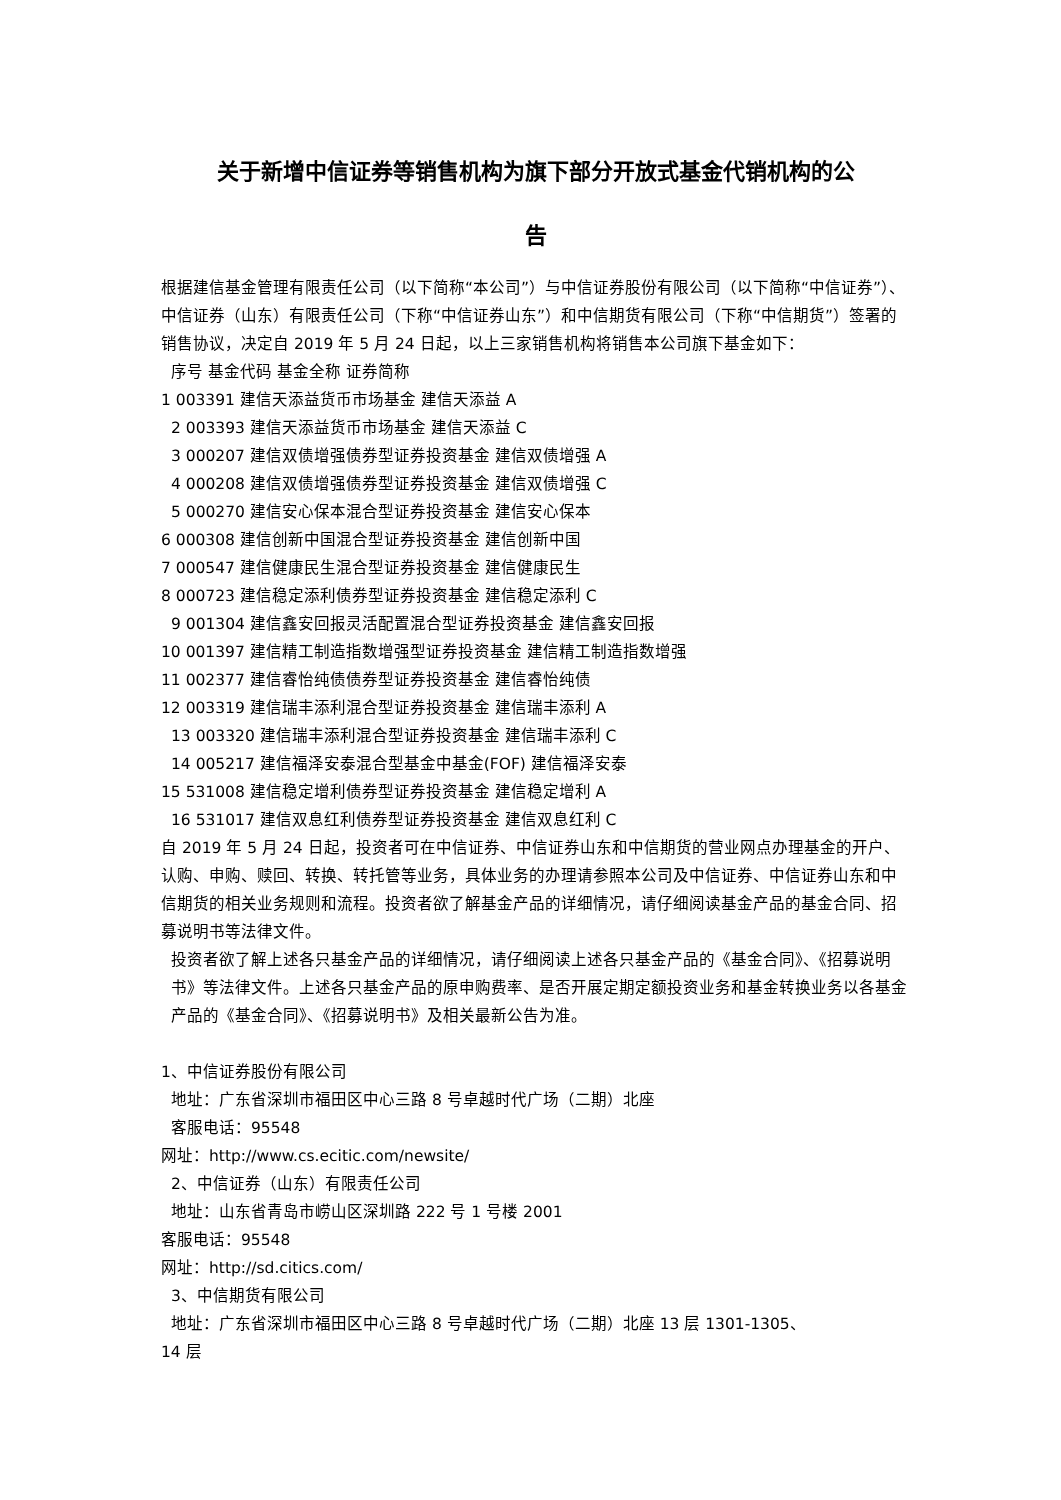关于新增中信证券等销售机构为旗下部分开放式基金代销机构的公
告
根据建信基金管理有限责任公司（以下简称“本公司”）与中信证券股份有限公司（以下简称“中信证券”）、中信证券（山东）有限责任公司（下称“中信证券山东”）和中信期货有限公司（下称“中信期货”）签署的销售协议，决定自 2019 年 5 月 24 日起，以上三家销售机构将销售本公司旗下基金如下：
序号 基金代码 基金全称 证券简称
1 003391 建信天添益货币市场基金 建信天添益 A
2 003393 建信天添益货币市场基金 建信天添益 C
3 000207 建信双债增强债券型证券投资基金 建信双债增强 A
4 000208 建信双债增强债券型证券投资基金 建信双债增强 C
5 000270 建信安心保本混合型证券投资基金 建信安心保本
6 000308 建信创新中国混合型证券投资基金 建信创新中国
7 000547 建信健康民生混合型证券投资基金 建信健康民生
8 000723 建信稳定添利债券型证券投资基金 建信稳定添利 C
9 001304 建信鑫安回报灵活配置混合型证券投资基金 建信鑫安回报
10 001397 建信精工制造指数增强型证券投资基金 建信精工制造指数增强
11 002377 建信睿怡纯债债券型证券投资基金 建信睿怡纯债
12 003319 建信瑞丰添利混合型证券投资基金 建信瑞丰添利 A
13 003320 建信瑞丰添利混合型证券投资基金 建信瑞丰添利 C
14 005217 建信福泽安泰混合型基金中基金(FOF) 建信福泽安泰
15 531008 建信稳定增利债券型证券投资基金 建信稳定增利 A
16 531017 建信双息红利债券型证券投资基金 建信双息红利 C
自 2019 年 5 月 24 日起，投资者可在中信证券、中信证券山东和中信期货的营业网点办理基金的开户、认购、申购、赎回、转换、转托管等业务，具体业务的办理请参照本公司及中信证券、中信证券山东和中信期货的相关业务规则和流程。投资者欲了解基金产品的详细情况，请仔细阅读基金产品的基金合同、招募说明书等法律文件。
投资者欲了解上述各只基金产品的详细情况，请仔细阅读上述各只基金产品的《基金合同》、《招募说明书》等法律文件。上述各只基金产品的原申购费率、是否开展定期定额投资业务和基金转换业务以各基金产品的《基金合同》、《招募说明书》及相关最新公告为准。
1、中信证券股份有限公司
地址：广东省深圳市福田区中心三路 8 号卓越时代广场（二期）北座
客服电话：95548
网址：http://www.cs.ecitic.com/newsite/
2、中信证券（山东）有限责任公司
地址：山东省青岛市崂山区深圳路 222 号 1 号楼 2001
客服电话：95548
网址：http://sd.citics.com/
3、中信期货有限公司
地址：广东省深圳市福田区中心三路 8 号卓越时代广场（二期）北座 13 层 1301-1305、
14 层